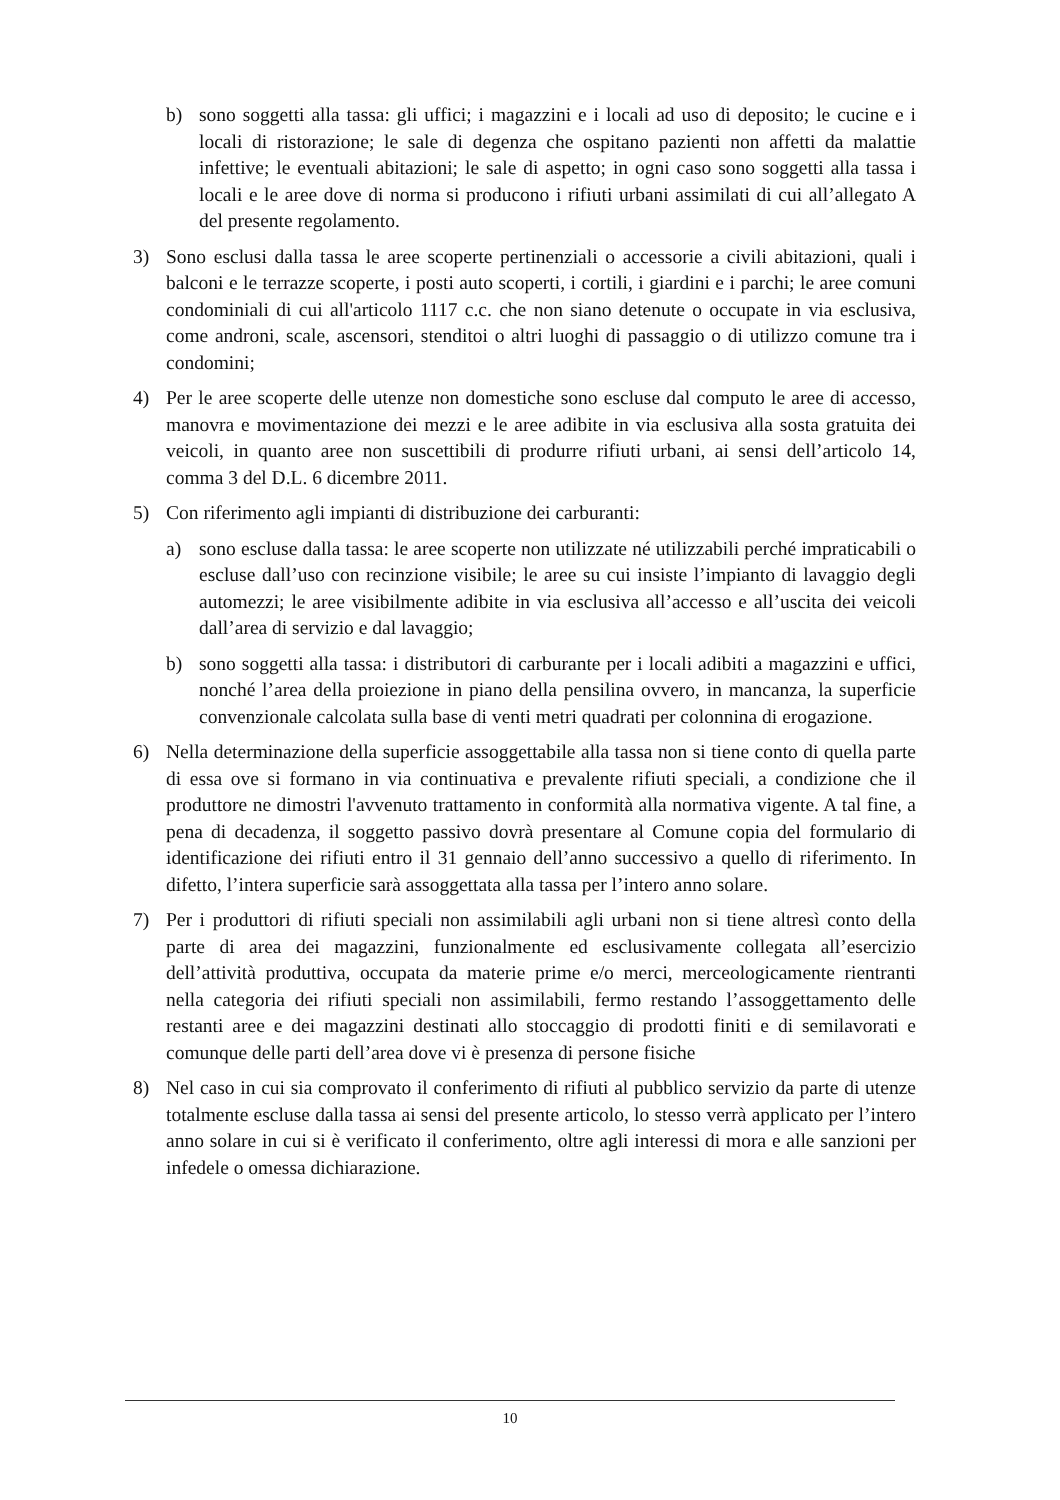b) sono soggetti alla tassa: gli uffici; i magazzini e i locali ad uso di deposito; le cucine e i locali di ristorazione; le sale di degenza che ospitano pazienti non affetti da malattie infettive; le eventuali abitazioni; le sale di aspetto; in ogni caso sono soggetti alla tassa i locali e le aree dove di norma si producono i rifiuti urbani assimilati di cui all’allegato A del presente regolamento.
3) Sono esclusi dalla tassa le aree scoperte pertinenziali o accessorie a civili abitazioni, quali i balconi e le terrazze scoperte, i posti auto scoperti, i cortili, i giardini e i parchi; le aree comuni condominiali di cui all'articolo 1117 c.c. che non siano detenute o occupate in via esclusiva, come androni, scale, ascensori, stenditoi o altri luoghi di passaggio o di utilizzo comune tra i condomini;
4) Per le aree scoperte delle utenze non domestiche sono escluse dal computo le aree di accesso, manovra e movimentazione dei mezzi e le aree adibite in via esclusiva alla sosta gratuita dei veicoli, in quanto aree non suscettibili di produrre rifiuti urbani, ai sensi dell’articolo 14, comma 3 del D.L. 6 dicembre 2011.
5) Con riferimento agli impianti di distribuzione dei carburanti:
a) sono escluse dalla tassa: le aree scoperte non utilizzate né utilizzabili perché impraticabili o escluse dall’uso con recinzione visibile; le aree su cui insiste l’impianto di lavaggio degli automezzi; le aree visibilmente adibite in via esclusiva all’accesso e all’uscita dei veicoli dall’area di servizio e dal lavaggio;
b) sono soggetti alla tassa: i distributori di carburante per i locali adibiti a magazzini e uffici, nonché l’area della proiezione in piano della pensilina ovvero, in mancanza, la superficie convenzionale calcolata sulla base di venti metri quadrati per colonnina di erogazione.
6) Nella determinazione della superficie assoggettabile alla tassa non si tiene conto di quella parte di essa ove si formano in via continuativa e prevalente rifiuti speciali, a condizione che il produttore ne dimostri l'avvenuto trattamento in conformità alla normativa vigente. A tal fine, a pena di decadenza, il soggetto passivo dovrà presentare al Comune copia del formulario di identificazione dei rifiuti entro il 31 gennaio dell’anno successivo a quello di riferimento. In difetto, l’intera superficie sarà assoggettata alla tassa per l’intero anno solare.
7) Per i produttori di rifiuti speciali non assimilabili agli urbani non si tiene altresì conto della parte di area dei magazzini, funzionalmente ed esclusivamente collegata all’esercizio dell’attività produttiva, occupata da materie prime e/o merci, merceologicamente rientranti nella categoria dei rifiuti speciali non assimilabili, fermo restando l’assoggettamento delle restanti aree e dei magazzini destinati allo stoccaggio di prodotti finiti e di semilavorati e comunque delle parti dell’area dove vi è presenza di persone fisiche
8) Nel caso in cui sia comprovato il conferimento di rifiuti al pubblico servizio da parte di utenze totalmente escluse dalla tassa ai sensi del presente articolo, lo stesso verrà applicato per l’intero anno solare in cui si è verificato il conferimento, oltre agli interessi di mora e alle sanzioni per infedele o omessa dichiarazione.
10